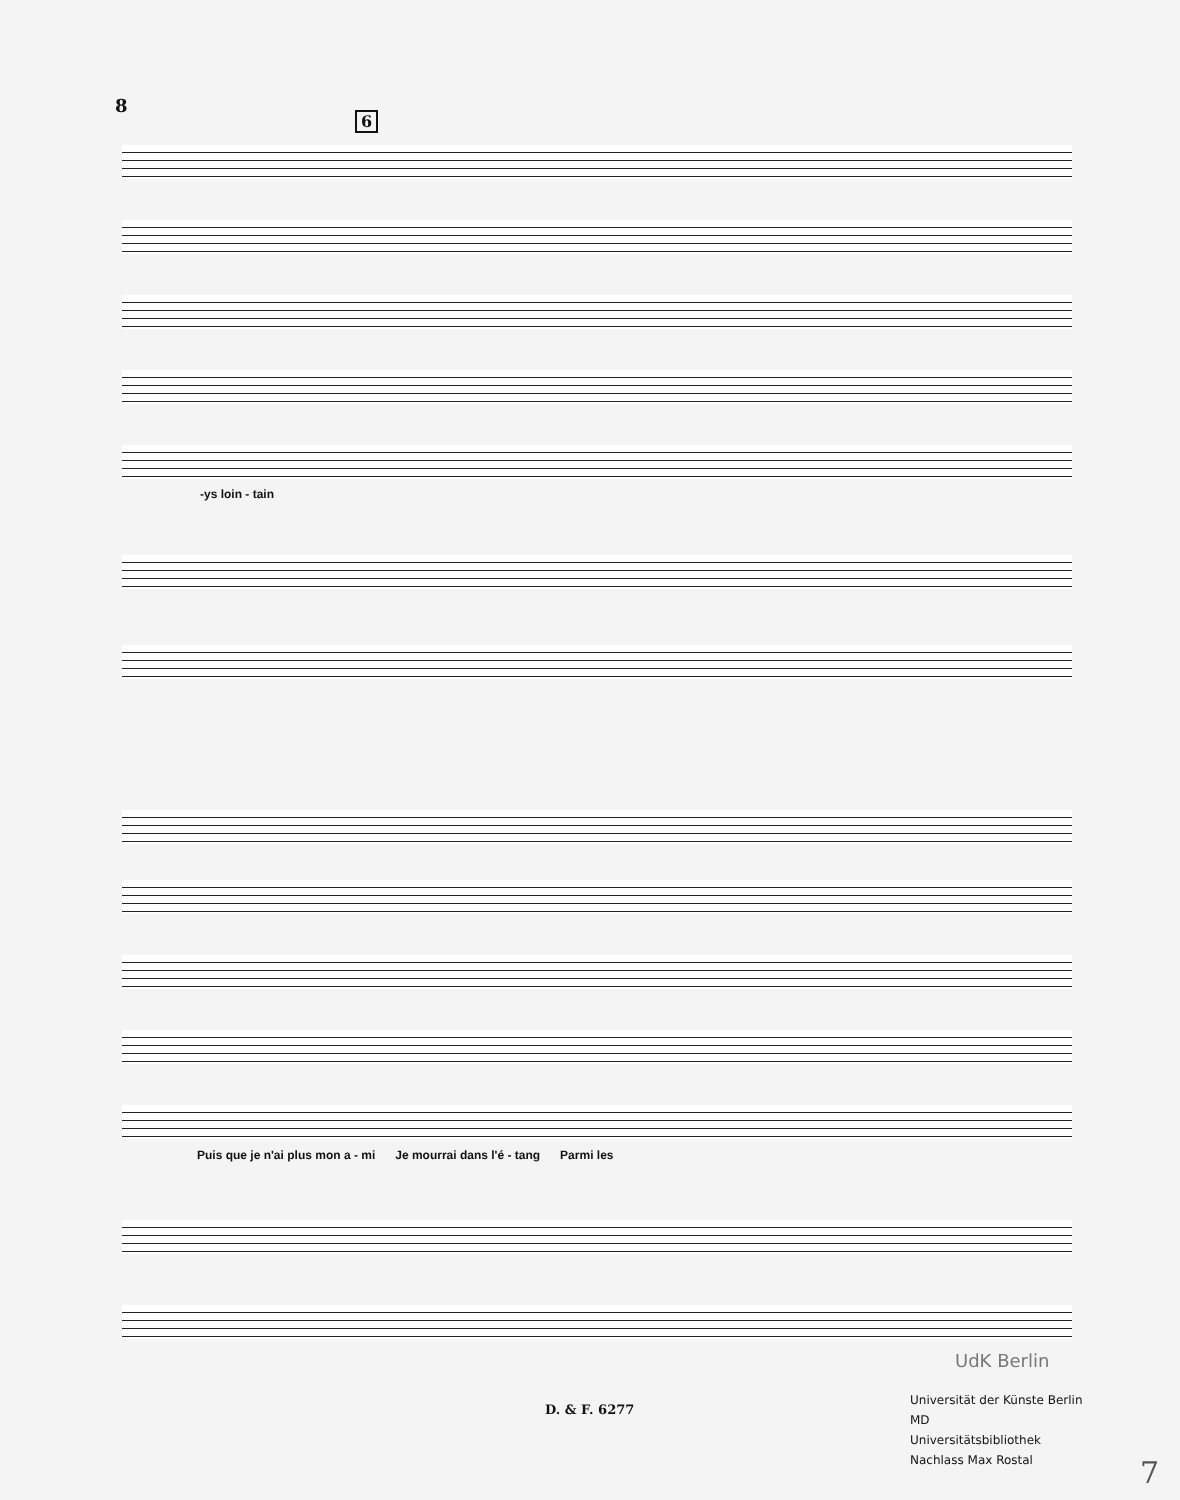8
6
-ys loin - tain
Puis que je n'ai plus mon a - mi Je mourrai dans l'é - tang Parmi les
UdK Berlin
D. & F. 6277
Universität der Künste Berlin
MD
Universitätsbibliothek
Nachlass Max Rostal
7